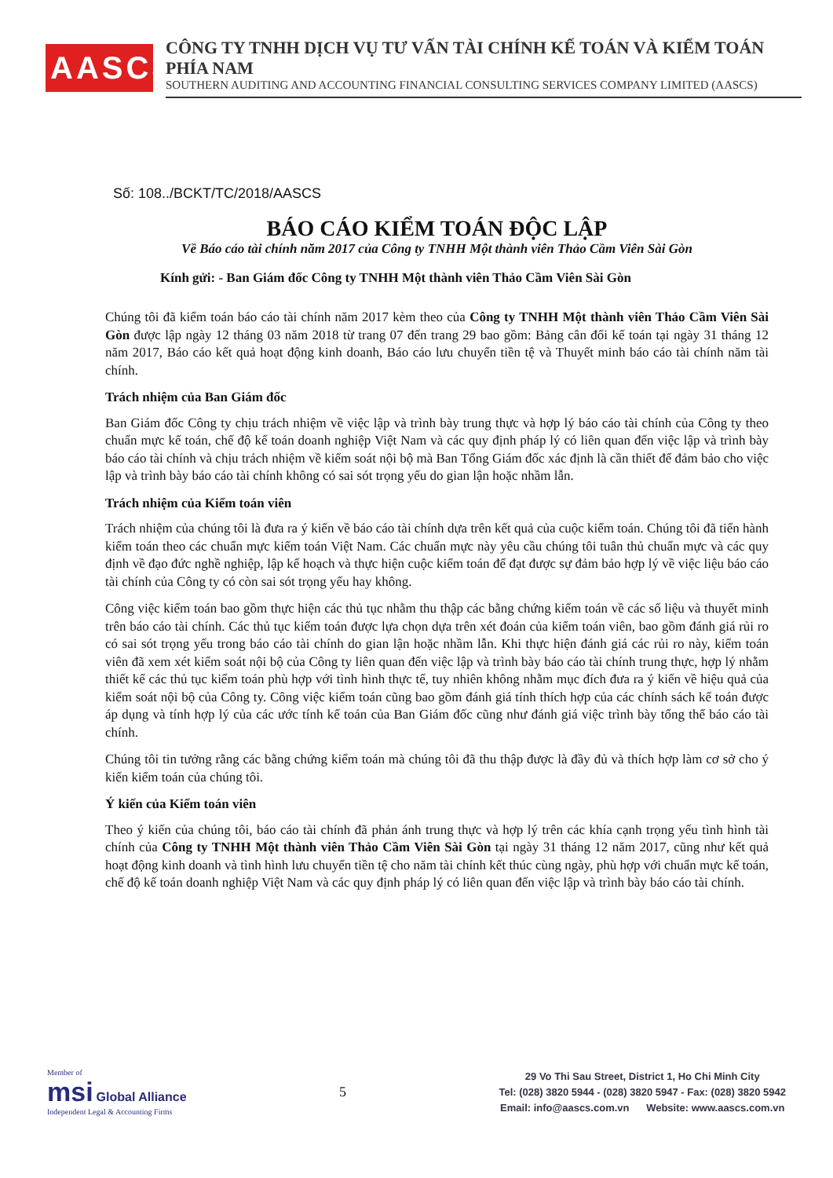AASCS
CÔNG TY TNHH DỊCH VỤ TƯ VẤN TÀI CHÍNH KẾ TOÁN VÀ KIỂM TOÁN PHÍA NAM
SOUTHERN AUDITING AND ACCOUNTING FINANCIAL CONSULTING SERVICES COMPANY LIMITED (AASCS)
Số: 108../BCKT/TC/2018/AASCS
BÁO CÁO KIỂM TOÁN ĐỘC LẬP
Về Báo cáo tài chính năm 2017 của Công ty TNHH Một thành viên Thảo Cầm Viên Sài Gòn
Kính gửi: - Ban Giám đốc Công ty TNHH Một thành viên Thảo Cầm Viên Sài Gòn
Chúng tôi đã kiểm toán báo cáo tài chính năm 2017 kèm theo của Công ty TNHH Một thành viên Thảo Cầm Viên Sài Gòn được lập ngày 12 tháng 03 năm 2018 từ trang 07 đến trang 29 bao gồm: Bảng cân đối kế toán tại ngày 31 tháng 12 năm 2017, Báo cáo kết quả hoạt động kinh doanh, Báo cáo lưu chuyển tiền tệ và Thuyết minh báo cáo tài chính năm tài chính.
Trách nhiệm của Ban Giám đốc
Ban Giám đốc Công ty chịu trách nhiệm về việc lập và trình bày trung thực và hợp lý báo cáo tài chính của Công ty theo chuẩn mực kế toán, chế độ kế toán doanh nghiệp Việt Nam và các quy định pháp lý có liên quan đến việc lập và trình bày báo cáo tài chính và chịu trách nhiệm về kiểm soát nội bộ mà Ban Tổng Giám đốc xác định là cần thiết để đảm bảo cho việc lập và trình bày báo cáo tài chính không có sai sót trọng yếu do gian lận hoặc nhầm lẫn.
Trách nhiệm của Kiểm toán viên
Trách nhiệm của chúng tôi là đưa ra ý kiến về báo cáo tài chính dựa trên kết quả của cuộc kiểm toán. Chúng tôi đã tiến hành kiểm toán theo các chuẩn mực kiểm toán Việt Nam. Các chuẩn mực này yêu cầu chúng tôi tuân thủ chuẩn mực và các quy định về đạo đức nghề nghiệp, lập kế hoạch và thực hiện cuộc kiểm toán để đạt được sự đảm bảo hợp lý về việc liệu báo cáo tài chính của Công ty có còn sai sót trọng yếu hay không.
Công việc kiểm toán bao gồm thực hiện các thủ tục nhằm thu thập các bằng chứng kiểm toán về các số liệu và thuyết minh trên báo cáo tài chính. Các thủ tục kiểm toán được lựa chọn dựa trên xét đoán của kiểm toán viên, bao gồm đánh giá rủi ro có sai sót trọng yếu trong báo cáo tài chính do gian lận hoặc nhầm lẫn. Khi thực hiện đánh giá các rủi ro này, kiểm toán viên đã xem xét kiểm soát nội bộ của Công ty liên quan đến việc lập và trình bày báo cáo tài chính trung thực, hợp lý nhằm thiết kế các thủ tục kiểm toán phù hợp với tình hình thực tế, tuy nhiên không nhằm mục đích đưa ra ý kiến về hiệu quả của kiểm soát nội bộ của Công ty. Công việc kiểm toán cũng bao gồm đánh giá tính thích hợp của các chính sách kế toán được áp dụng và tính hợp lý của các ước tính kế toán của Ban Giám đốc cũng như đánh giá việc trình bày tổng thể báo cáo tài chính.
Chúng tôi tin tưởng rằng các bằng chứng kiểm toán mà chúng tôi đã thu thập được là đầy đủ và thích hợp làm cơ sở cho ý kiến kiểm toán của chúng tôi.
Ý kiến của Kiểm toán viên
Theo ý kiến của chúng tôi, báo cáo tài chính đã phản ánh trung thực và hợp lý trên các khía cạnh trọng yếu tình hình tài chính của Công ty TNHH Một thành viên Thảo Cầm Viên Sài Gòn tại ngày 31 tháng 12 năm 2017, cũng như kết quả hoạt động kinh doanh và tình hình lưu chuyển tiền tệ cho năm tài chính kết thúc cùng ngày, phù hợp với chuẩn mực kế toán, chế độ kế toán doanh nghiệp Việt Nam và các quy định pháp lý có liên quan đến việc lập và trình bày báo cáo tài chính.
Member of
msi Global Alliance
Independent Legal & Accounting Firms
5
29 Vo Thi Sau Street, District 1, Ho Chi Minh City
Tel: (028) 3820 5944 - (028) 3820 5947 - Fax: (028) 3820 5942
Email: info@aascs.com.vn Website: www.aascs.com.vn